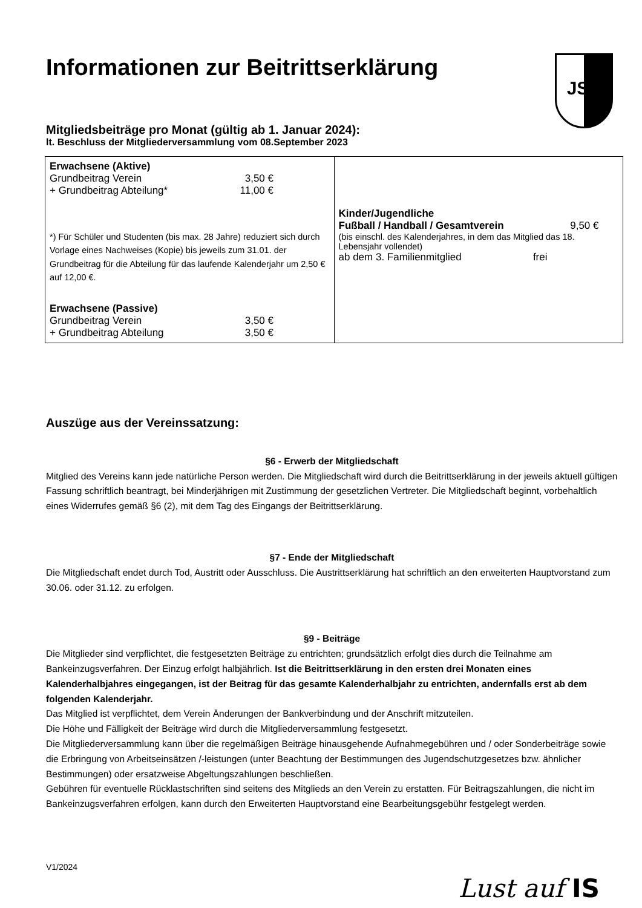JSV
Informationen zur Beitrittserklärung
Mitgliedsbeiträge pro Monat (gültig ab 1. Januar 2024):
lt. Beschluss der Mitgliederversammlung vom 08.September 2023
| Erwachsene (Aktive) Grundbeitrag Verein 3,50 € + Grundbeitrag Abteilung* 11,00 € *) Für Schüler und Studenten (bis max. 28 Jahre) reduziert sich durch Vorlage eines Nachweises (Kopie) bis jeweils zum 31.01. der Grundbeitrag für die Abteilung für das laufende Kalenderjahr um 2,50 € auf 12,00 €. Erwachsene (Passive) Grundbeitrag Verein 3,50 € + Grundbeitrag Abteilung 3,50 € | Kinder/Jugendliche Fußball / Handball / Gesamtverein 9,50 € (bis einschl. des Kalenderjahres, in dem das Mitglied das 18. Lebensjahr vollendet) ab dem 3. Familienmitglied frei |
Auszüge aus der Vereinssatzung:
§6 - Erwerb der Mitgliedschaft
Mitglied des Vereins kann jede natürliche Person werden. Die Mitgliedschaft wird durch die Beitrittserklärung in der jeweils aktuell gültigen Fassung schriftlich beantragt, bei Minderjährigen mit Zustimmung der gesetzlichen Vertreter. Die Mitgliedschaft beginnt, vorbehaltlich eines Widerrufes gemäß §6 (2), mit dem Tag des Eingangs der Beitrittserklärung.
§7 - Ende der Mitgliedschaft
Die Mitgliedschaft endet durch Tod, Austritt oder Ausschluss. Die Austrittserklärung hat schriftlich an den erweiterten Hauptvorstand zum 30.06. oder 31.12. zu erfolgen.
§9 - Beiträge
Die Mitglieder sind verpflichtet, die festgesetzten Beiträge zu entrichten; grundsätzlich erfolgt dies durch die Teilnahme am Bankeinzugsverfahren. Der Einzug erfolgt halbjährlich. Ist die Beitrittserklärung in den ersten drei Monaten eines Kalenderhalbjahres eingegangen, ist der Beitrag für das gesamte Kalenderhalbjahr zu entrichten, andernfalls erst ab dem folgenden Kalenderjahr.
Das Mitglied ist verpflichtet, dem Verein Änderungen der Bankverbindung und der Anschrift mitzuteilen.
Die Höhe und Fälligkeit der Beiträge wird durch die Mitgliederversammlung festgesetzt.
Die Mitgliederversammlung kann über die regelmäßigen Beiträge hinausgehende Aufnahmegebühren und / oder Sonderbeiträge sowie die Erbringung von Arbeitseinsätzen /-leistungen (unter Beachtung der Bestimmungen des Jugendschutzgesetzes bzw. ähnlicher Bestimmungen) oder ersatzweise Abgeltungszahlungen beschließen.
Gebühren für eventuelle Rücklastschriften sind seitens des Mitglieds an den Verein zu erstatten. Für Beitragszahlungen, die nicht im Bankeinzugsverfahren erfolgen, kann durch den Erweiterten Hauptvorstand eine Bearbeitungsgebühr festgelegt werden.
V1/2024
Lust auf IS